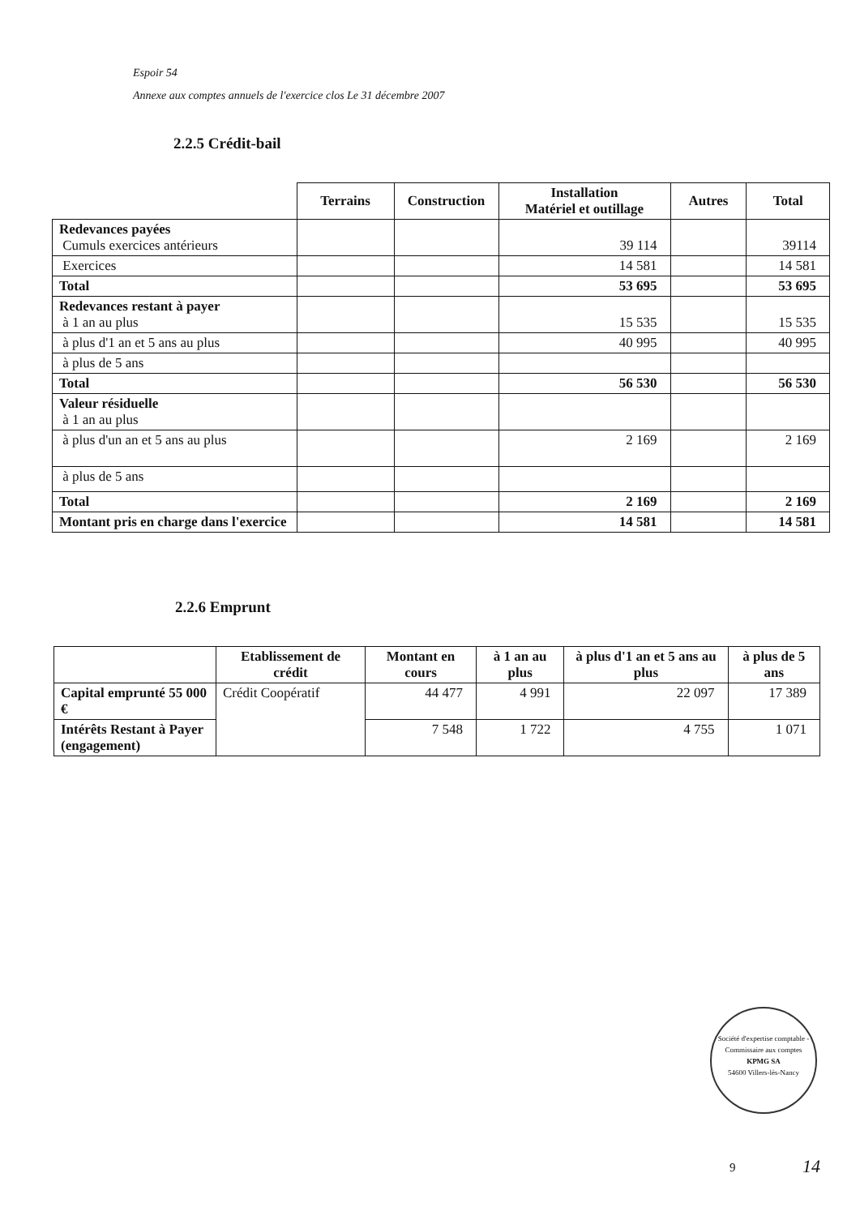Espoir 54
Annexe aux comptes annuels de l'exercice clos Le 31 décembre 2007
2.2.5 Crédit-bail
| | Terrains | Construction | Installation Matériel et outillage | Autres | Total |
| --- | --- | --- | --- | --- | --- |
| Redevances payées Cumuls exercices antérieurs | | | 39 114 | | 39114 |
| Exercices | | | 14 581 | | 14 581 |
| Total | | | 53 695 | | 53 695 |
| Redevances restant à payer à 1 an au plus | | | 15 535 | | 15 535 |
| à plus d'1 an et 5 ans au plus | | | 40 995 | | 40 995 |
| à plus de 5 ans | | | | | |
| Total | | | 56 530 | | 56 530 |
| Valeur résiduelle à 1 an au plus | | | | | |
| à plus d'un an et 5 ans au plus | | | 2 169 | | 2 169 |
| à plus de 5 ans | | | | | |
| Total | | | 2 169 | | 2 169 |
| Montant pris en charge dans l'exercice | | | 14 581 | | 14 581 |
2.2.6 Emprunt
| | Etablissement de crédit | Montant en cours | à 1 an au plus | à plus d'1 an et 5 ans au plus | à plus de 5 ans |
| --- | --- | --- | --- | --- | --- |
| Capital emprunté 55 000 € | Crédit Coopératif | 44 477 | 4 991 | 22 097 | 17 389 |
| Intérêts Restant à Payer (engagement) | | 7 548 | 1 722 | 4 755 | 1 071 |
Société d'expertise comptable - Commissaire aux comptes
KPMG SA
54600 Villers-lès-Nancy
9 14